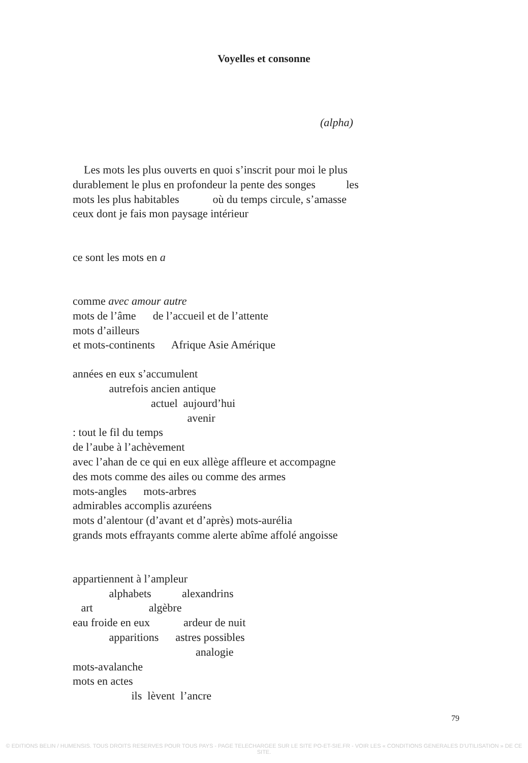Voyelles et consonne
(alpha)
Les mots les plus ouverts en quoi s’inscrit pour moi le plus
durablement le plus en profondeur la pente des songes les
mots les plus habitables où du temps circule, s’amasse
ceux dont je fais mon paysage intérieur
ce sont les mots en a
comme avec amour autre mots de l’âme de l’accueil et de l’attente mots d’ailleurs et mots-continents Afrique Asie Amérique
années en eux s’accumulent autrefois ancien antique actuel aujourd’hui avenir : tout le fil du temps de l’aube à l’achèvement avec l’ahan de ce qui en eux allège affleure et accompagne des mots comme des ailes ou comme des armes mots-angles mots-arbres admirables accomplis azuréens mots d’alentour (d’avant et d’après) mots-aurélia grands mots effrayants comme alerte abîme affolé angoisse
appartiennent à l’ampleur alphabets alexandrins art algèbre eau froide en eux ardeur de nuit apparitions astres possibles analogie mots-avalanche mots en actes ils lèvent l’ancre
79
© EDITIONS BELIN / HUMENSIS. TOUS DROITS RESERVES POUR TOUS PAYS - PAGE TELECHARGEE SUR LE SITE PO-ET-SIE.FR - VOIR LES « CONDITIONS GENERALES D’UTILISATION » DE CE SITE.